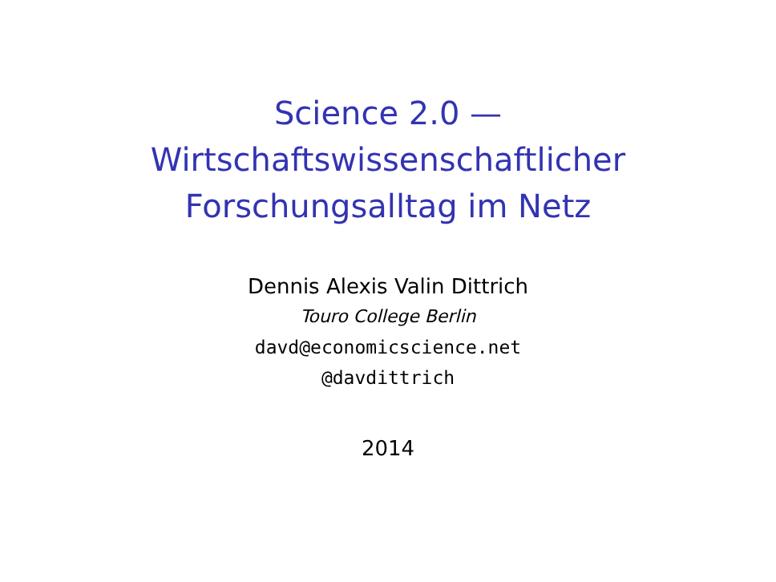Science 2.0 —
Wirtschaftswissenschaftlicher
Forschungsalltag im Netz
Dennis Alexis Valin Dittrich
Touro College Berlin
davd@economicscience.net
@davdittrich
2014